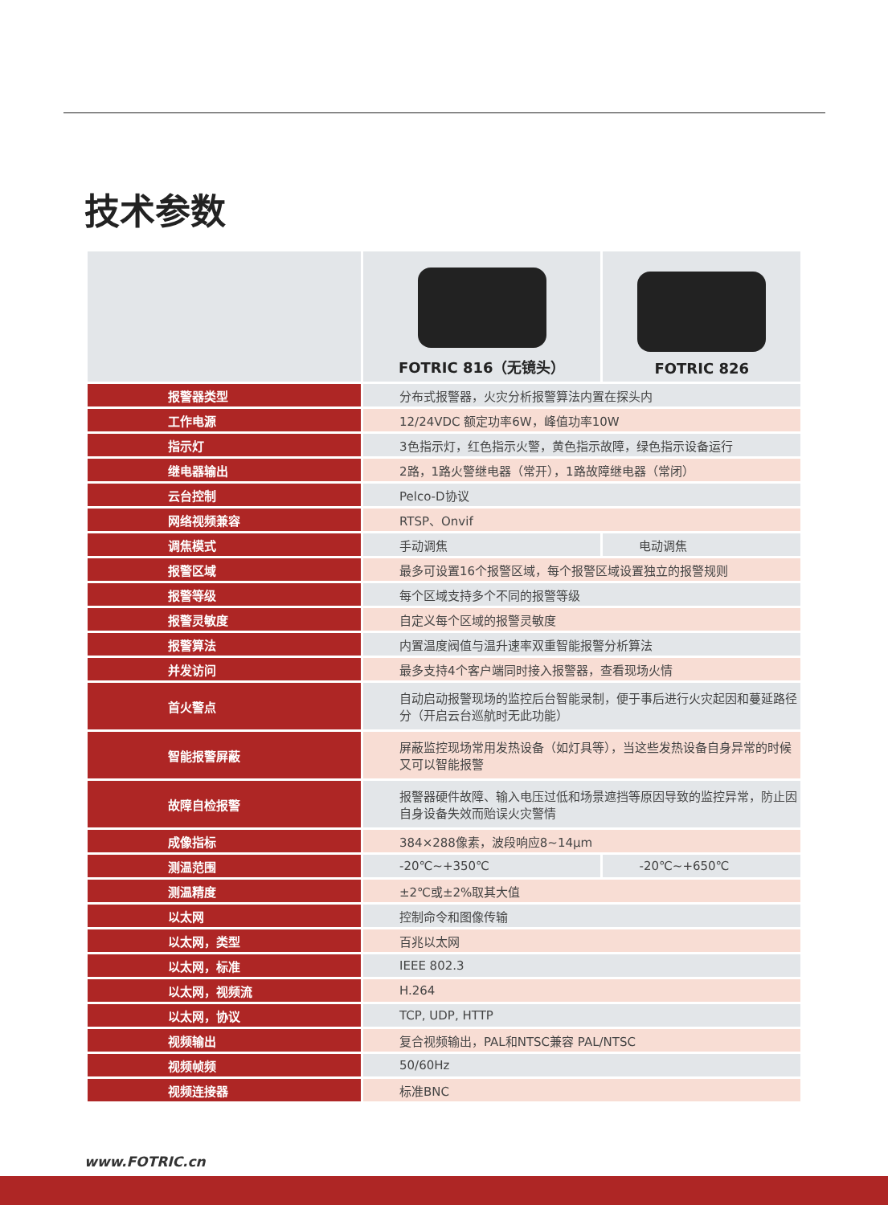技术参数
| | FOTRIC 816（无镜头） | FOTRIC 826 |
| 报警器类型 | 分布式报警器，火灾分析报警算法内置在探头内 | |
| 工作电源 | 12/24VDC 额定功率6W，峰值功率10W | |
| 指示灯 | 3色指示灯，红色指示火警，黄色指示故障，绿色指示设备运行 | |
| 继电器输出 | 2路，1路火警继电器（常开），1路故障继电器（常闭） | |
| 云台控制 | Pelco-D协议 | |
| 网络视频兼容 | RTSP、Onvif | |
| 调焦模式 | 手动调焦 | 电动调焦 |
| 报警区域 | 最多可设置16个报警区域，每个报警区域设置独立的报警规则 | |
| 报警等级 | 每个区域支持多个不同的报警等级 | |
| 报警灵敏度 | 自定义每个区域的报警灵敏度 | |
| 报警算法 | 内置温度阀值与温升速率双重智能报警分析算法 | |
| 并发访问 | 最多支持4个客户端同时接入报警器，查看现场火情 | |
| 首火警点 | 自动启动报警现场的监控后台智能录制，便于事后进行火灾起因和蔓延路径分（开启云台巡航时无此功能） | |
| 智能报警屏蔽 | 屏蔽监控现场常用发热设备（如灯具等），当这些发热设备自身异常的时候又可以智能报警 | |
| 故障自检报警 | 报警器硬件故障、输入电压过低和场景遮挡等原因导致的监控异常，防止因自身设备失效而贻误火灾警情 | |
| 成像指标 | 384×288像素，波段响应8~14μm | |
| 测温范围 | -20℃~+350℃ | -20℃~+650℃ |
| 测温精度 | ±2℃或±2%取其大值 | |
| 以太网 | 控制命令和图像传输 | |
| 以太网，类型 | 百兆以太网 | |
| 以太网，标准 | IEEE 802.3 | |
| 以太网，视频流 | H.264 | |
| 以太网，协议 | TCP, UDP, HTTP | |
| 视频输出 | 复合视频输出，PAL和NTSC兼容 PAL/NTSC | |
| 视频帧频 | 50/60Hz | |
| 视频连接器 | 标准BNC | |
www.FOTRIC.cn